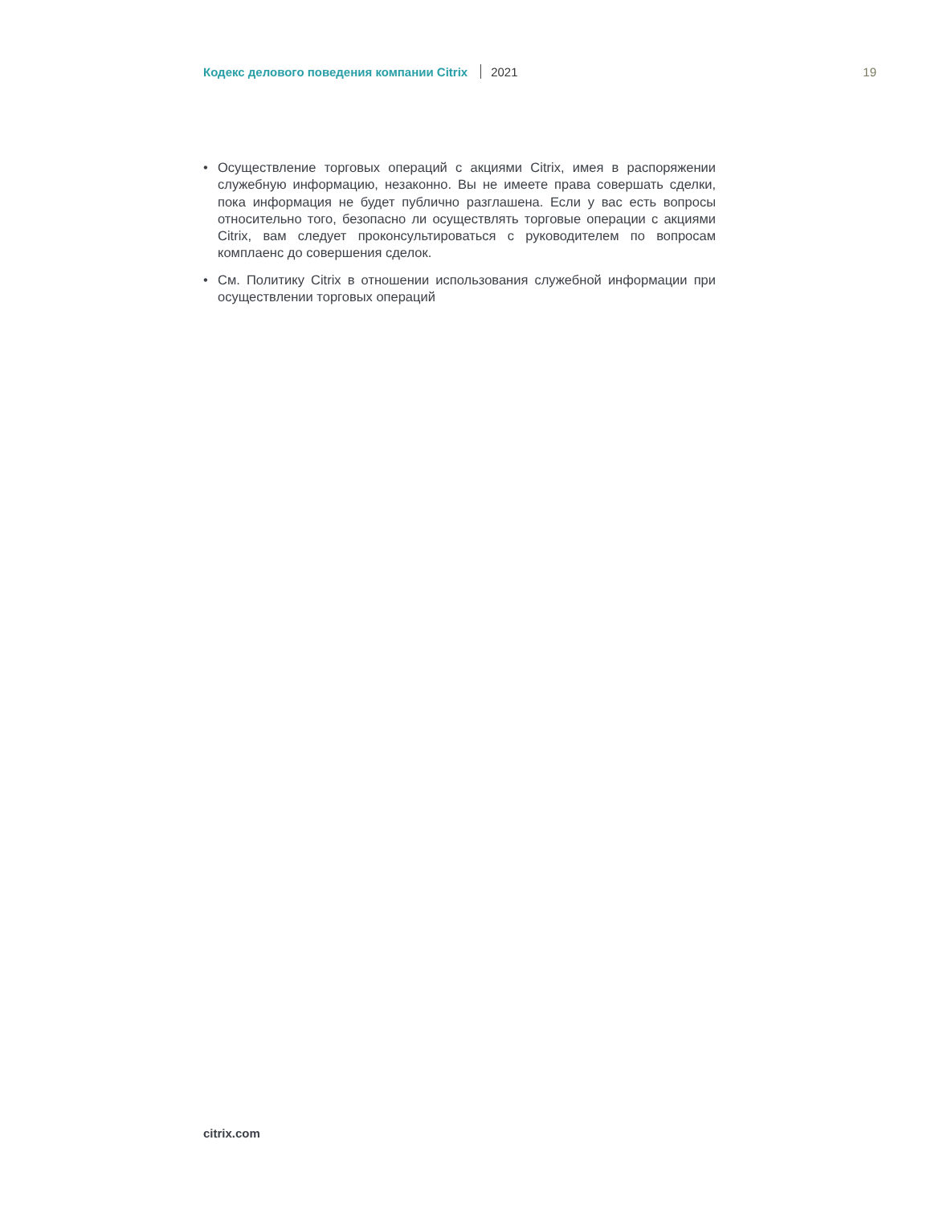Кодекс делового поведения компании Citrix 2021 19
• Осуществление торговых операций с акциями Citrix, имея в распоряжении служебную информацию, незаконно. Вы не имеете права совершать сделки, пока информация не будет публично разглашена. Если у вас есть вопросы относительно того, безопасно ли осуществлять торговые операции с акциями Citrix, вам следует проконсультироваться с руководителем по вопросам комплаенс до совершения сделок.
• См. Политику Citrix в отношении использования служебной информации при осуществлении торговых операций
citrix.com